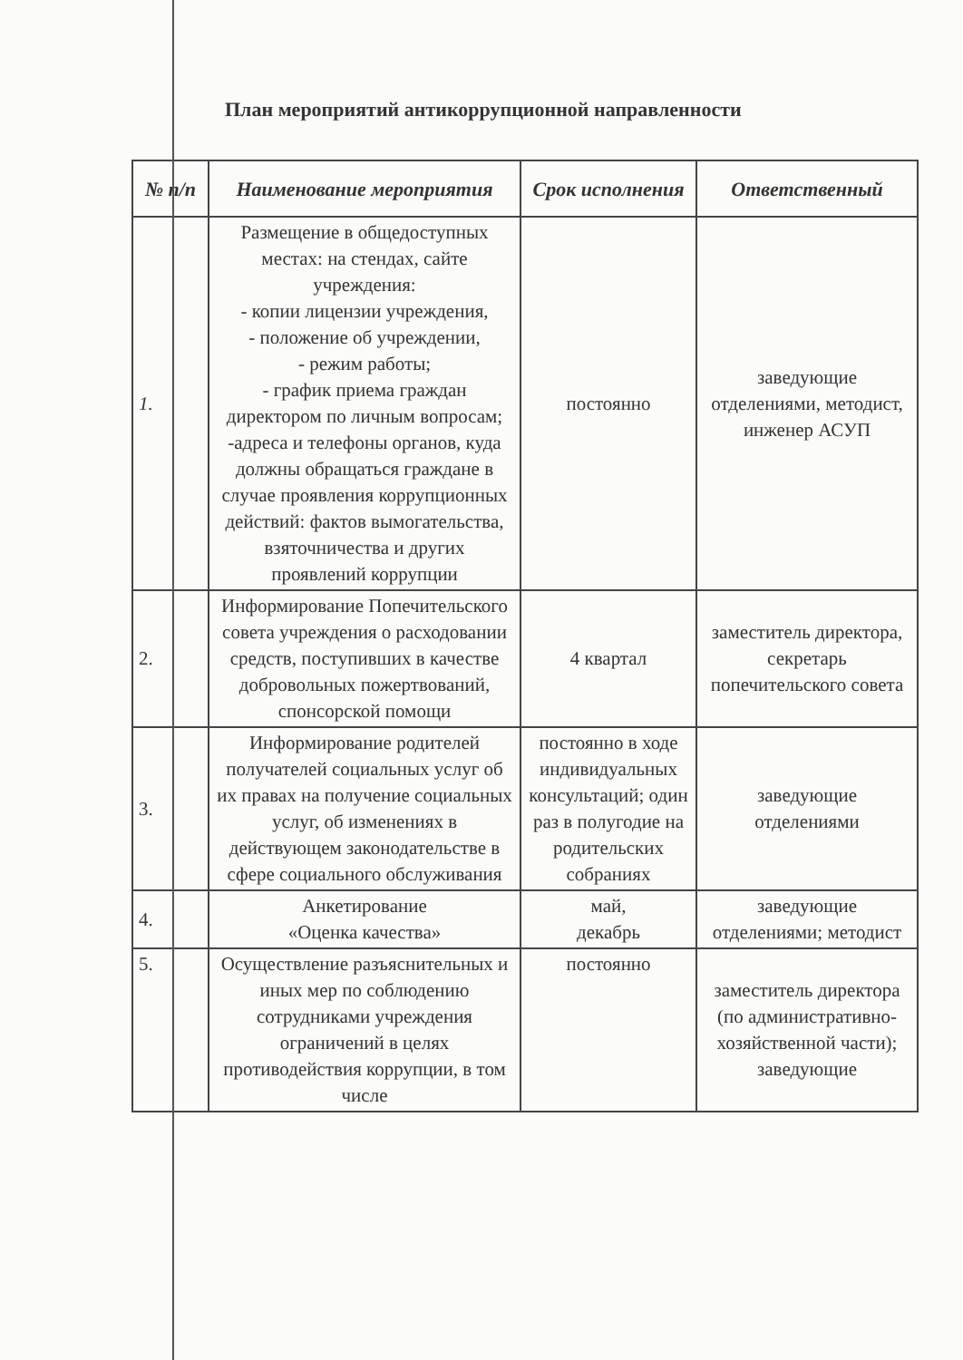План мероприятий антикоррупционной направленности
| № п/п | Наименование мероприятия | Срок исполнения | Ответственный |
| --- | --- | --- | --- |
| 1. | Размещение в общедоступных местах: на стендах, сайте учреждения: - копии лицензии учреждения, - положение об учреждении, - режим работы; - график приема граждан директором по личным вопросам; -адреса и телефоны органов, куда должны обращаться граждане в случае проявления коррупционных действий: фактов вымогательства, взяточничества и других проявлений коррупции | постоянно | заведующие отделениями, методист, инженер АСУП |
| 2. | Информирование Попечительского совета учреждения о расходовании средств, поступивших в качестве добровольных пожертвований, спонсорской помощи | 4 квартал | заместитель директора, секретарь попечительского совета |
| 3. | Информирование родителей получателей социальных услуг об их правах на получение социальных услуг, об изменениях в действующем законодательстве в сфере социального обслуживания | постоянно в ходе индивидуальных консультаций; один раз в полугодие на родительских собраниях | заведующие отделениями |
| 4. | Анкетирование «Оценка качества» | май, декабрь | заведующие отделениями; методист |
| 5. | Осуществление разъяснительных и иных мер по соблюдению сотрудниками учреждения ограничений в целях противодействия коррупции, в том числе | постоянно | заместитель директора (по административно-хозяйственной части); заведующие |